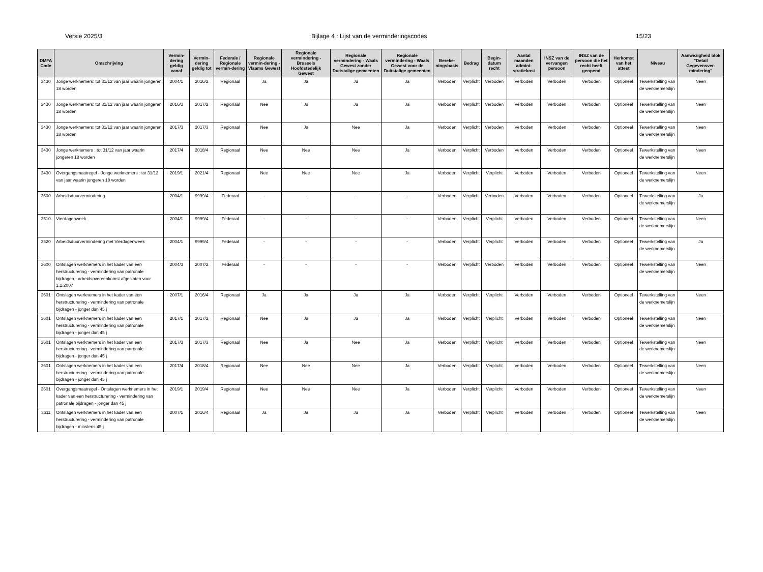Versie 2025/3 Bijlage 4 : Lijst van de verminderingscodes 15/23
| DMFA Code | Omschrijving | Vermin-dering geldig vanaf | Vermin-dering geldig tot | Federale / Regionale vermin-dering | Regionale vermin-dering - Vlaams Gewest | Regionale vermindering - Brussels Hoofdstedelijk Gewest | Regionale vermindering - Waals Gewest zonder Duitstalige gemeenten | Regionale vermindering - Waals Gewest voor de Duitstalige gemeenten | Bereke-ningsbasis | Bedrag | Begin-datum recht | Aantal maanden admini-stratiekost | INSZ van de vervangen persoon | INSZ van de persoon die het recht heeft geopend | Herkomst van het attest | Niveau | Aanwezigheid blok "Detail Gegevensver-mindering" |
| --- | --- | --- | --- | --- | --- | --- | --- | --- | --- | --- | --- | --- | --- | --- | --- | --- | --- |
| 3430 | Jonge werknemers: tot 31/12 van jaar waarin jongeren 18 worden | 2004/1 | 2016/2 | Regionaal | Ja | Ja | Ja | Ja | Verboden | Verplicht | Verboden | Verboden | Verboden | Verboden | Optioneel | Tewerkstelling van de werknemerslijn | Neen |
| 3430 | Jonge werknemers: tot 31/12 van jaar waarin jongeren 18 worden | 2016/3 | 2017/2 | Regionaal | Nee | Ja | Ja | Ja | Verboden | Verplicht | Verboden | Verboden | Verboden | Verboden | Optioneel | Tewerkstelling van de werknemerslijn | Neen |
| 3430 | Jonge werknemers: tot 31/12 van jaar waarin jongeren 18 worden | 2017/3 | 2017/3 | Regionaal | Nee | Ja | Nee | Ja | Verboden | Verplicht | Verboden | Verboden | Verboden | Verboden | Optioneel | Tewerkstelling van de werknemerslijn | Neen |
| 3430 | Jonge werknemers : tot 31/12 van jaar waarin jongeren 18 worden | 2017/4 | 2018/4 | Regionaal | Nee | Nee | Nee | Ja | Verboden | Verplicht | Verboden | Verboden | Verboden | Verboden | Optioneel | Tewerkstelling van de werknemerslijn | Neen |
| 3430 | Overgangsmaatregel - Jonge werknemers : tot 31/12 van jaar waarin jongeren 18 worden | 2019/1 | 2021/4 | Regionaal | Nee | Nee | Nee | Ja | Verboden | Verplicht | Verplicht | Verboden | Verboden | Verboden | Optioneel | Tewerkstelling van de werknemerslijn | Neen |
| 3500 | Arbeidsduurvermindering | 2004/1 | 9999/4 | Federaal | - | - | - | - | Verboden | Verplicht | Verboden | Verboden | Verboden | Verboden | Optioneel | Tewerkstelling van de werknemerslijn | Ja |
| 3510 | Vierdagenweek | 2004/1 | 9999/4 | Federaal | - | - | - | - | Verboden | Verplicht | Verplicht | Verboden | Verboden | Verboden | Optioneel | Tewerkstelling van de werknemerslijn | Neen |
| 3520 | Arbeidsduurvermindering met Vierdagenweek | 2004/1 | 9999/4 | Federaal | - | - | - | - | Verboden | Verplicht | Verplicht | Verboden | Verboden | Verboden | Optioneel | Tewerkstelling van de werknemerslijn | Ja |
| 3600 | Ontslagen werknemers in het kader van een herstructurering - vermindering van patronale bijdragen - arbeidsovereenkomst afgesloten voor 1.1.2007 | 2004/3 | 2007/2 | Federaal | - | - | - | - | Verboden | Verplicht | Verboden | Verboden | Verboden | Verboden | Optioneel | Tewerkstelling van de werknemerslijn | Neen |
| 3601 | Ontslagen werknemers in het kader van een herstructurering - vermindering van patronale bijdragen - jonger dan 45 j | 2007/1 | 2016/4 | Regionaal | Ja | Ja | Ja | Ja | Verboden | Verplicht | Verplicht | Verboden | Verboden | Verboden | Optioneel | Tewerkstelling van de werknemerslijn | Neen |
| 3601 | Ontslagen werknemers in het kader van een herstructurering - vermindering van patronale bijdragen - jonger dan 45 j | 2017/1 | 2017/2 | Regionaal | Nee | Ja | Ja | Ja | Verboden | Verplicht | Verplicht | Verboden | Verboden | Verboden | Optioneel | Tewerkstelling van de werknemerslijn | Neen |
| 3601 | Ontslagen werknemers in het kader van een herstructurering - vermindering van patronale bijdragen - jonger dan 45 j | 2017/3 | 2017/3 | Regionaal | Nee | Ja | Nee | Ja | Verboden | Verplicht | Verplicht | Verboden | Verboden | Verboden | Optioneel | Tewerkstelling van de werknemerslijn | Neen |
| 3601 | Ontslagen werknemers in het kader van een herstructurering - vermindering van patronale bijdragen - jonger dan 45 j | 2017/4 | 2018/4 | Regionaal | Nee | Nee | Nee | Ja | Verboden | Verplicht | Verplicht | Verboden | Verboden | Verboden | Optioneel | Tewerkstelling van de werknemerslijn | Neen |
| 3601 | Overgangsmaatregel - Ontslagen werknemers in het kader van een herstructurering - vermindering van patronale bijdragen - jonger dan 45 j | 2019/1 | 2019/4 | Regionaal | Nee | Nee | Nee | Ja | Verboden | Verplicht | Verplicht | Verboden | Verboden | Verboden | Optioneel | Tewerkstelling van de werknemerslijn | Neen |
| 3611 | Ontslagen werknemers in het kader van een herstructurering - vermindering van patronale bijdragen - minstens 45 j | 2007/1 | 2016/4 | Regionaal | Ja | Ja | Ja | Ja | Verboden | Verplicht | Verplicht | Verboden | Verboden | Verboden | Optioneel | Tewerkstelling van de werknemerslijn | Neen |